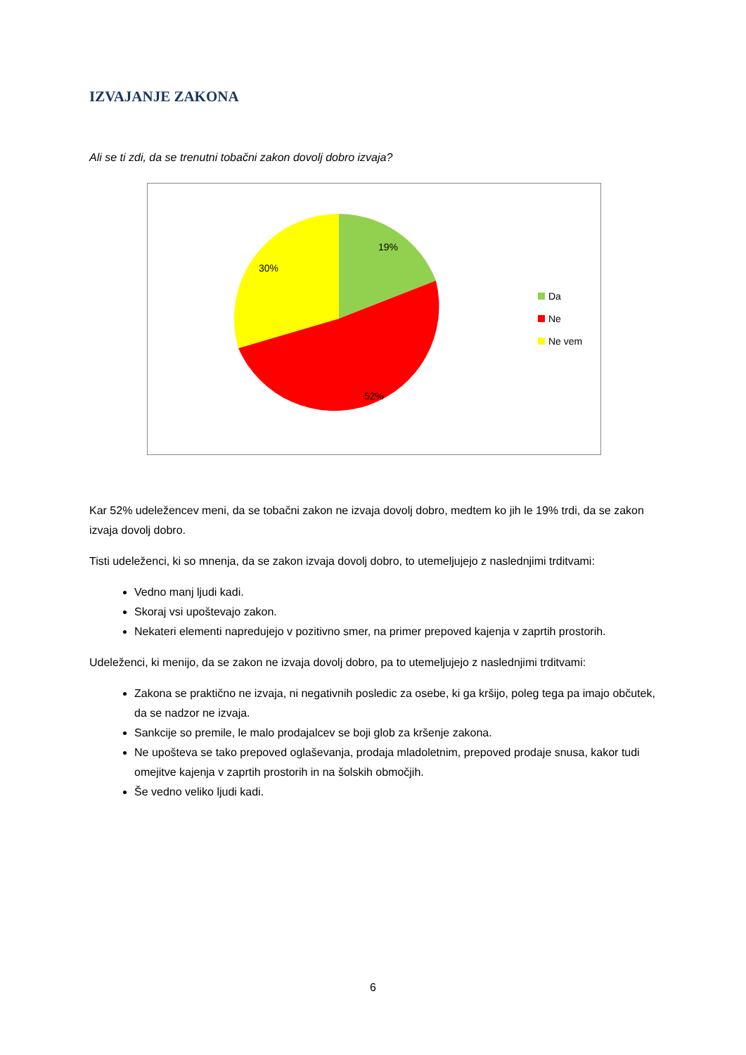IZVAJANJE ZAKONA
Ali se ti zdi, da se trenutni tobačni zakon dovolj dobro izvaja?
19%
30%
52%
Da
Ne
Ne vem
Kar 52% udeležencev meni, da se tobačni zakon ne izvaja dovolj dobro, medtem ko jih le 19% trdi, da se zakon izvaja dovolj dobro.
Tisti udeleženci, ki so mnenja, da se zakon izvaja dovolj dobro, to utemeljujejo z naslednjimi trditvami:
Vedno manj ljudi kadi.
Skoraj vsi upoštevajo zakon.
Nekateri elementi napredujejo v pozitivno smer, na primer prepoved kajenja v zaprtih prostorih.
Udeleženci, ki menijo, da se zakon ne izvaja dovolj dobro, pa to utemeljujejo z naslednjimi trditvami:
Zakona se praktično ne izvaja, ni negativnih posledic za osebe, ki ga kršijo, poleg tega pa imajo občutek, da se nadzor ne izvaja.
Sankcije so premile, le malo prodajalcev se boji glob za kršenje zakona.
Ne upošteva se tako prepoved oglaševanja, prodaja mladoletnim, prepoved prodaje snusa, kakor tudi omejitve kajenja v zaprtih prostorih in na šolskih območjih.
Še vedno veliko ljudi kadi.
6